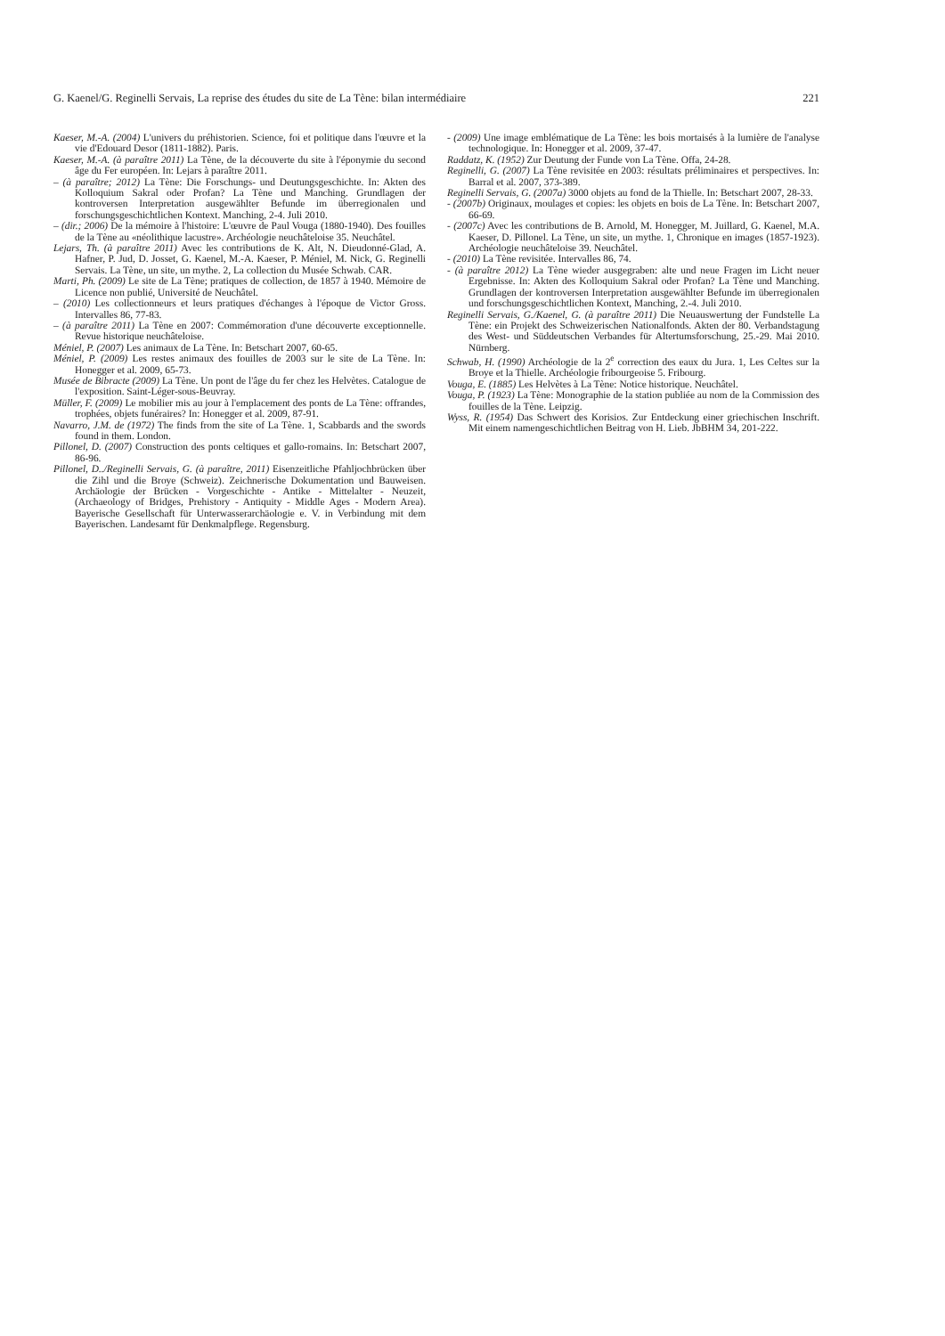G. Kaenel/G. Reginelli Servais, La reprise des études du site de La Tène: bilan intermédiaire 221
Kaeser, M.-A. (2004) L'univers du préhistorien. Science, foi et politique dans l'œuvre et la vie d'Edouard Desor (1811-1882). Paris.
Kaeser, M.-A. (à paraître 2011) La Tène, de la découverte du site à l'éponymie du second âge du Fer européen. In: Lejars à paraître 2011.
– (à paraître; 2012) La Tène: Die Forschungs- und Deutungsgeschichte. In: Akten des Kolloquium Sakral oder Profan? La Tène und Manching. Grundlagen der kontroversen Interpretation ausgewählter Befunde im überregionalen und forschungsgeschichtlichen Kontext. Manching, 2-4. Juli 2010.
– (dir.; 2006) De la mémoire à l'histoire: L'œuvre de Paul Vouga (1880-1940). Des fouilles de la Tène au «néolithique lacustre». Archéologie neuchâteloise 35. Neuchâtel.
Lejars, Th. (à paraître 2011) Avec les contributions de K. Alt, N. Dieudonné-Glad, A. Hafner, P. Jud, D. Josset, G. Kaenel, M.-A. Kaeser, P. Méniel, M. Nick, G. Reginelli Servais. La Tène, un site, un mythe. 2, La collection du Musée Schwab. CAR.
Marti, Ph. (2009) Le site de La Tène; pratiques de collection, de 1857 à 1940. Mémoire de Licence non publié, Université de Neuchâtel.
– (2010) Les collectionneurs et leurs pratiques d'échanges à l'époque de Victor Gross. Intervalles 86, 77-83.
– (à paraître 2011) La Tène en 2007: Commémoration d'une découverte exceptionnelle. Revue historique neuchâteloise.
Méniel, P. (2007) Les animaux de La Tène. In: Betschart 2007, 60-65.
Méniel, P. (2009) Les restes animaux des fouilles de 2003 sur le site de La Tène. In: Honegger et al. 2009, 65-73.
Musée de Bibracte (2009) La Tène. Un pont de l'âge du fer chez les Helvètes. Catalogue de l'exposition. Saint-Léger-sous-Beuvray.
Müller, F. (2009) Le mobilier mis au jour à l'emplacement des ponts de La Tène: offrandes, trophées, objets funéraires? In: Honegger et al. 2009, 87-91.
Navarro, J.M. de (1972) The finds from the site of La Tène. 1, Scabbards and the swords found in them. London.
Pillonel, D. (2007) Construction des ponts celtiques et gallo-romains. In: Betschart 2007, 86-96.
Pillonel, D../Reginelli Servais, G. (à paraître, 2011) Eisenzeitliche Pfahljochbrücken über die Zihl und die Broye (Schweiz). Zeichnerische Dokumentation und Bauweisen. Archäologie der Brücken - Vorgeschichte - Antike - Mittelalter - Neuzeit, (Archaeology of Bridges, Prehistory - Antiquity - Middle Ages - Modern Area). Bayerische Gesellschaft für Unterwasserarchäologie e. V. in Verbindung mit dem Bayerischen. Landesamt für Denkmalpflege. Regensburg.
- (2009) Une image emblématique de La Tène: les bois mortaisés à la lumière de l'analyse technologique. In: Honegger et al. 2009, 37-47.
Raddatz, K. (1952) Zur Deutung der Funde von La Tène. Offa, 24-28.
Reginelli, G. (2007) La Tène revisitée en 2003: résultats préliminaires et perspectives. In: Barral et al. 2007, 373-389.
Reginelli Servais, G. (2007a) 3000 objets au fond de la Thielle. In: Betschart 2007, 28-33.
- (2007b) Originaux, moulages et copies: les objets en bois de La Tène. In: Betschart 2007, 66-69.
- (2007c) Avec les contributions de B. Arnold, M. Honegger, M. Juillard, G. Kaenel, M.A. Kaeser, D. Pillonel. La Tène, un site, un mythe. 1, Chronique en images (1857-1923). Archéologie neuchâteloise 39. Neuchâtel.
- (2010) La Tène revisitée. Intervalles 86, 74.
- (à paraître 2012) La Tène wieder ausgegraben: alte und neue Fragen im Licht neuer Ergebnisse. In: Akten des Kolloquium Sakral oder Profan? La Tène und Manching. Grundlagen der kontroversen Interpretation ausgewählter Befunde im überregionalen und forschungsgeschichtlichen Kontext, Manching, 2.-4. Juli 2010.
Reginelli Servais, G./Kaenel, G. (à paraître 2011) Die Neuauswertung der Fundstelle La Tène: ein Projekt des Schweizerischen Nationalfonds. Akten der 80. Verbandstagung des West- und Süddeutschen Verbandes für Altertumsforschung, 25.-29. Mai 2010. Nürnberg.
Schwab, H. (1990) Archéologie de la 2<sup>e</sup> correction des eaux du Jura. 1, Les Celtes sur la Broye et la Thielle. Archéologie fribourgeoise 5. Fribourg.
Vouga, E. (1885) Les Helvètes à La Tène: Notice historique. Neuchâtel.
Vouga, P. (1923) La Tène: Monographie de la station publiée au nom de la Commission des fouilles de la Tène. Leipzig.
Wyss, R. (1954) Das Schwert des Korisios. Zur Entdeckung einer griechischen Inschrift. Mit einem namengeschichtlichen Beitrag von H. Lieb. JbBHM 34, 201-222.